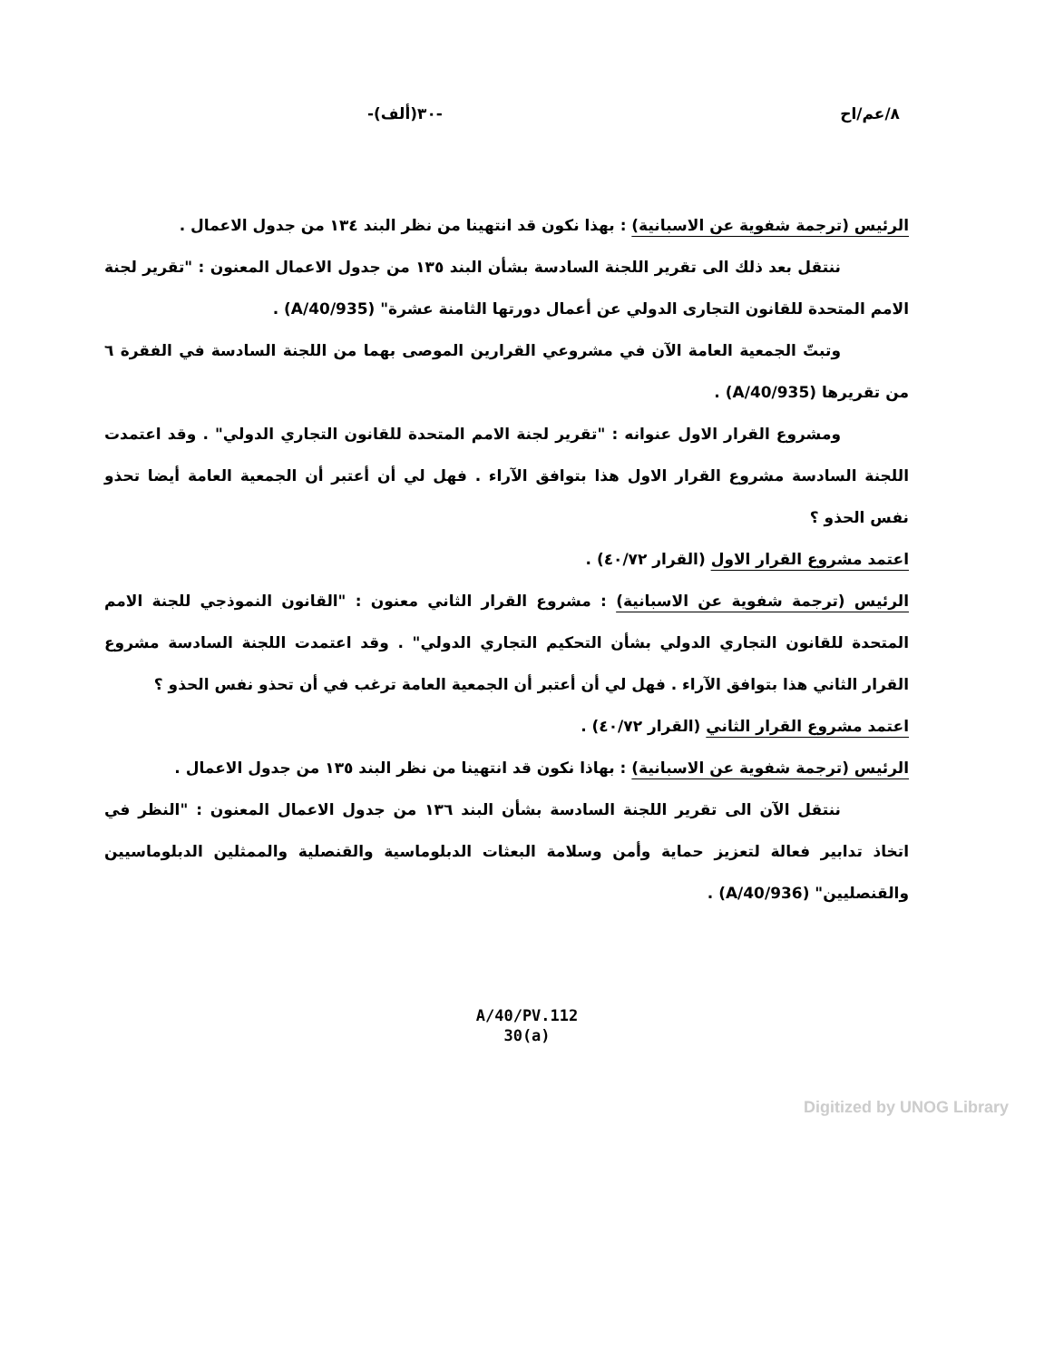٨/عم/اح -٣٠(ألف)-
الرئيس (ترجمة شفوية عن الاسبانية) : بهذا نكون قد انتهينا من نظر البند ١٣٤ من جدول الاعمال .
ننتقل بعد ذلك الى تقرير اللجنة السادسة بشأن البند ١٣٥ من جدول الاعمال المعنون : "تقرير لجنة الامم المتحدة للقانون التجارى الدولي عن أعمال دورتها الثامنة عشرة" (A/40/935) .
وتبتّ الجمعية العامة الآن في مشروعي القرارين الموصى بهما من اللجنة السادسة في الفقرة ٦ من تقريرها (A/40/935) .
ومشروع القرار الاول عنوانه : "تقرير لجنة الامم المتحدة للقانون التجاري الدولي" . وقد اعتمدت اللجنة السادسة مشروع القرار الاول هذا بتوافق الآراء . فهل لي أن أعتبر أن الجمعية العامة أيضا تحذو نفس الحذو ؟
اعتمد مشروع القرار الاول (القرار ٤٠/٧٢) .
الرئيس (ترجمة شفوية عن الاسبانية) : مشروع القرار الثاني معنون : "القانون النموذجي للجنة الامم المتحدة للقانون التجاري الدولي بشأن التحكيم التجاري الدولي" . وقد اعتمدت اللجنة السادسة مشروع القرار الثاني هذا بتوافق الآراء . فهل لي أن أعتبر أن الجمعية العامة ترغب في أن تحذو نفس الحذو ؟
اعتمد مشروع القرار الثاني (القرار ٤٠/٧٢) .
الرئيس (ترجمة شفوية عن الاسبانية) : بهاذا نكون قد انتهينا من نظر البند ١٣٥ من جدول الاعمال .
ننتقل الآن الى تقرير اللجنة السادسة بشأن البند ١٣٦ من جدول الاعمال المعنون : "النظر في اتخاذ تدابير فعالة لتعزيز حماية وأمن وسلامة البعثات الدبلوماسية والقنصلية والممثلين الدبلوماسيين والقنصليين" (A/40/936) .
A/40/PV.112
30(a)
Digitized by UNOG Library